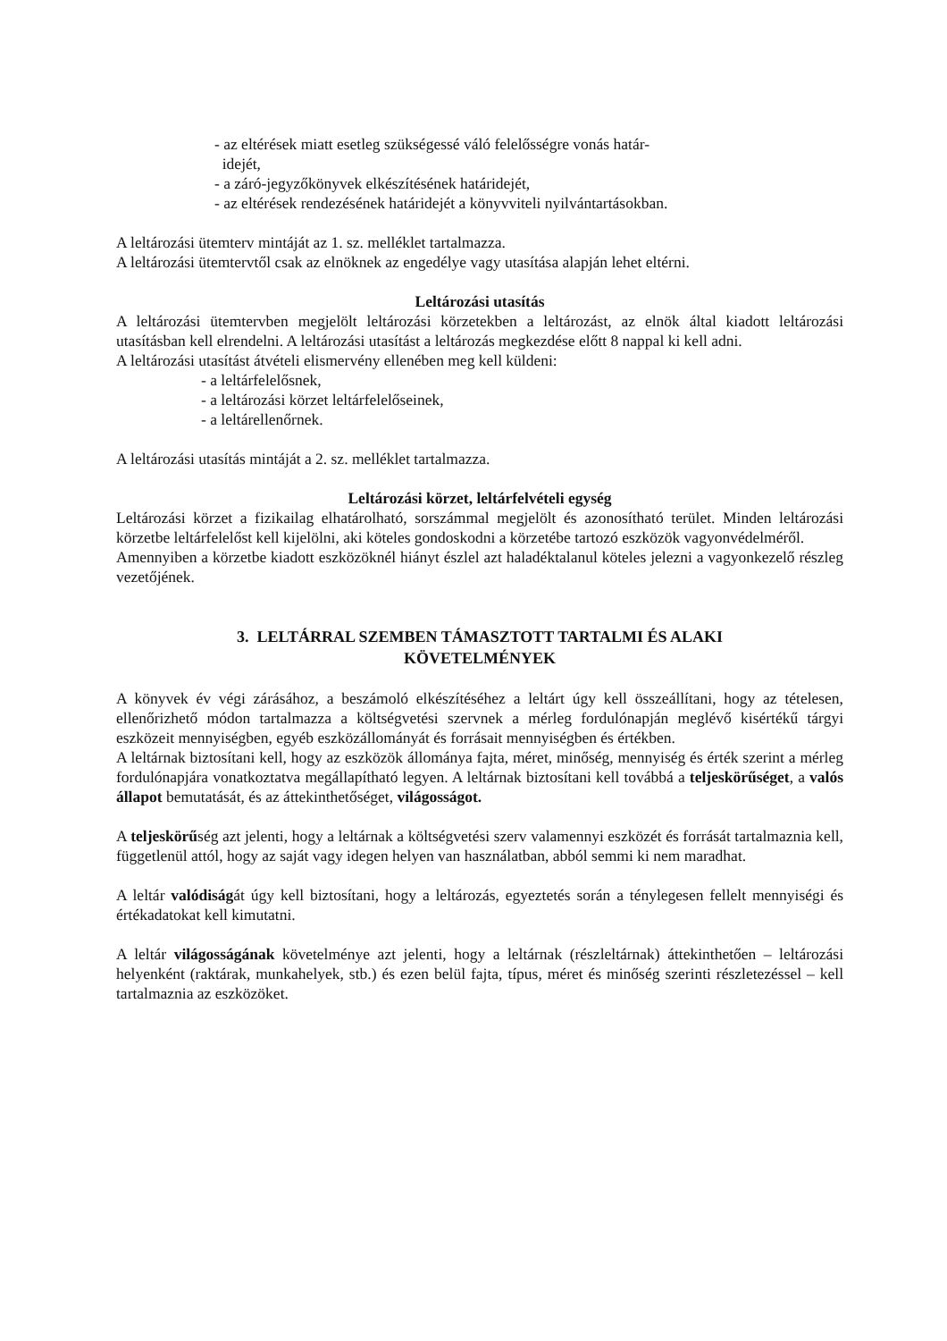- az eltérések miatt esetleg szükségessé váló felelősségre vonás határ-
idejét,
- a záró-jegyzőkönyvek elkészítésének határidejét,
- az eltérések rendezésének határidejét a könyvviteli nyilvántartásokban.
A leltározási ütemterv mintáját az 1. sz. melléklet tartalmazza.
A leltározási ütemtervtől csak az elnöknek az engedélye vagy utasítása alapján lehet eltérni.
Leltározási utasítás
A leltározási ütemtervben megjelölt leltározási körzetekben a leltározást, az elnök által kiadott leltározási utasításban kell elrendelni. A leltározási utasítást a leltározás megkezdése előtt 8 nappal ki kell adni.
A leltározási utasítást átvételi elismervény ellenében meg kell küldeni:
- a leltárfelelősnek,
- a leltározási körzet leltárfelelőseinek,
- a leltárellenőrnek.
A leltározási utasítás mintáját a 2. sz. melléklet tartalmazza.
Leltározási körzet, leltárfelvételi egység
Leltározási körzet a fizikailag elhatárolható, sorszámmal megjelölt és azonosítható terület. Minden leltározási körzetbe leltárfelelőst kell kijelölni, aki köteles gondoskodni a körzetébe tartozó eszközök vagyonvédelméről.
Amennyiben a körzetbe kiadott eszközöknél hiányt észlel azt haladéktalanul köteles jelezni a vagyonkezelő részleg vezetőjének.
3. LELTÁRRAL SZEMBEN TÁMASZTOTT TARTALMI ÉS ALAKI
KÖVETELMÉNYEK
A könyvek év végi zárásához, a beszámoló elkészítéséhez a leltárt úgy kell összeállítani, hogy az tételesen, ellenőrizhető módon tartalmazza a költségvetési szervnek a mérleg fordulónapján meglévő kisértékű tárgyi eszközeit mennyiségben, egyéb eszközállományát és forrásait mennyiségben és értékben.
A leltárnak biztosítani kell, hogy az eszközök állománya fajta, méret, minőség, mennyiség és érték szerint a mérleg fordulónapjára vonatkoztatva megállapítható legyen. A leltárnak biztosítani kell továbbá a teljeskörűséget, a valós állapot bemutatását, és az áttekinthetőséget, világosságot.
A teljeskörűség azt jelenti, hogy a leltárnak a költségvetési szerv valamennyi eszközét és forrását tartalmaznia kell, függetlenül attól, hogy az saját vagy idegen helyen van használatban, abból semmi ki nem maradhat.
A leltár valódiságát úgy kell biztosítani, hogy a leltározás, egyeztetés során a ténylegesen fellelt mennyiségi és értékadatokat kell kimutatni.
A leltár világosságának követelménye azt jelenti, hogy a leltárnak (részleltárnak) áttekinthetően – leltározási helyenként (raktárak, munkahelyek, stb.) és ezen belül fajta, típus, méret és minőség szerinti részletezéssel – kell tartalmaznia az eszközöket.